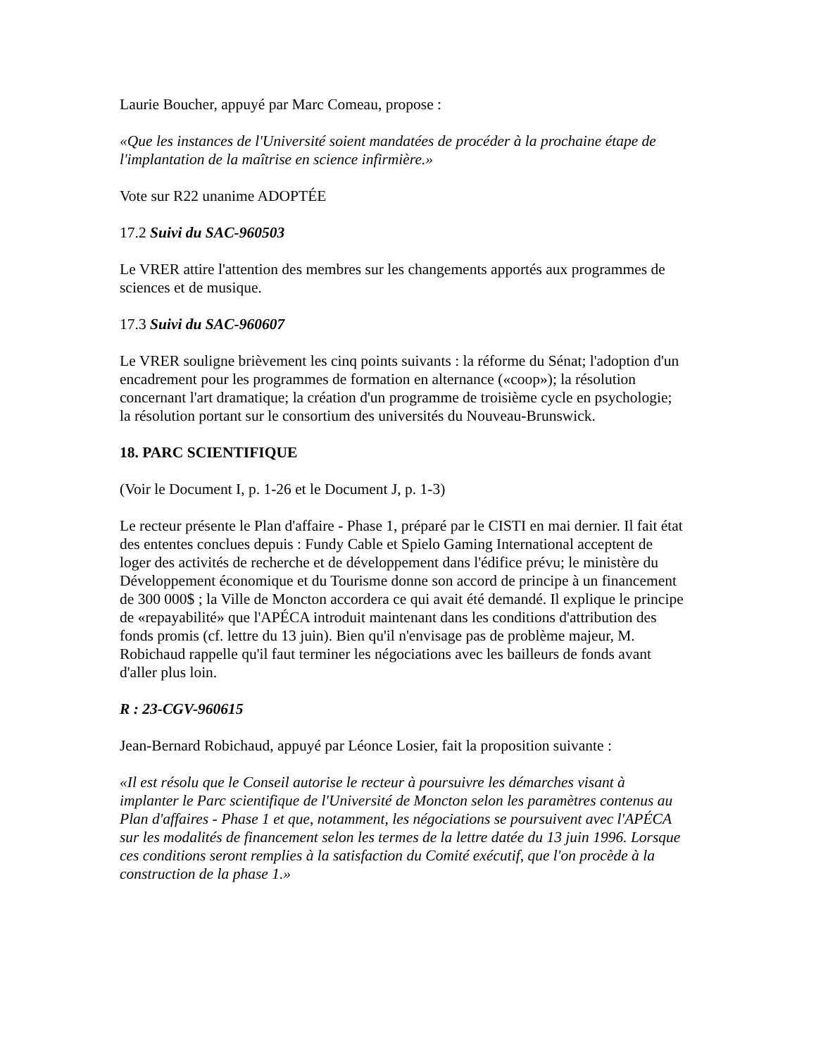Laurie Boucher, appuyé par Marc Comeau, propose :
«Que les instances de l'Université soient mandatées de procéder à la prochaine étape de l'implantation de la maîtrise en science infirmière.»
Vote sur R22 unanime ADOPTÉE
17.2 Suivi du SAC-960503
Le VRER attire l'attention des membres sur les changements apportés aux programmes de sciences et de musique.
17.3 Suivi du SAC-960607
Le VRER souligne brièvement les cinq points suivants : la réforme du Sénat; l'adoption d'un encadrement pour les programmes de formation en alternance («coop»); la résolution concernant l'art dramatique; la création d'un programme de troisième cycle en psychologie; la résolution portant sur le consortium des universités du Nouveau-Brunswick.
18. PARC SCIENTIFIQUE
(Voir le Document I, p. 1-26 et le Document J, p. 1-3)
Le recteur présente le Plan d'affaire - Phase 1, préparé par le CISTI en mai dernier. Il fait état des ententes conclues depuis : Fundy Cable et Spielo Gaming International acceptent de loger des activités de recherche et de développement dans l'édifice prévu; le ministère du Développement économique et du Tourisme donne son accord de principe à un financement de 300 000$ ; la Ville de Moncton accordera ce qui avait été demandé. Il explique le principe de «repayabilité» que l'APÉCA introduit maintenant dans les conditions d'attribution des fonds promis (cf. lettre du 13 juin). Bien qu'il n'envisage pas de problème majeur, M. Robichaud rappelle qu'il faut terminer les négociations avec les bailleurs de fonds avant d'aller plus loin.
R : 23-CGV-960615
Jean-Bernard Robichaud, appuyé par Léonce Losier, fait la proposition suivante :
«Il est résolu que le Conseil autorise le recteur à poursuivre les démarches visant à implanter le Parc scientifique de l'Université de Moncton selon les paramètres contenus au Plan d'affaires - Phase 1 et que, notamment, les négociations se poursuivent avec l'APÉCA sur les modalités de financement selon les termes de la lettre datée du 13 juin 1996. Lorsque ces conditions seront remplies à la satisfaction du Comité exécutif, que l'on procède à la construction de la phase 1.»